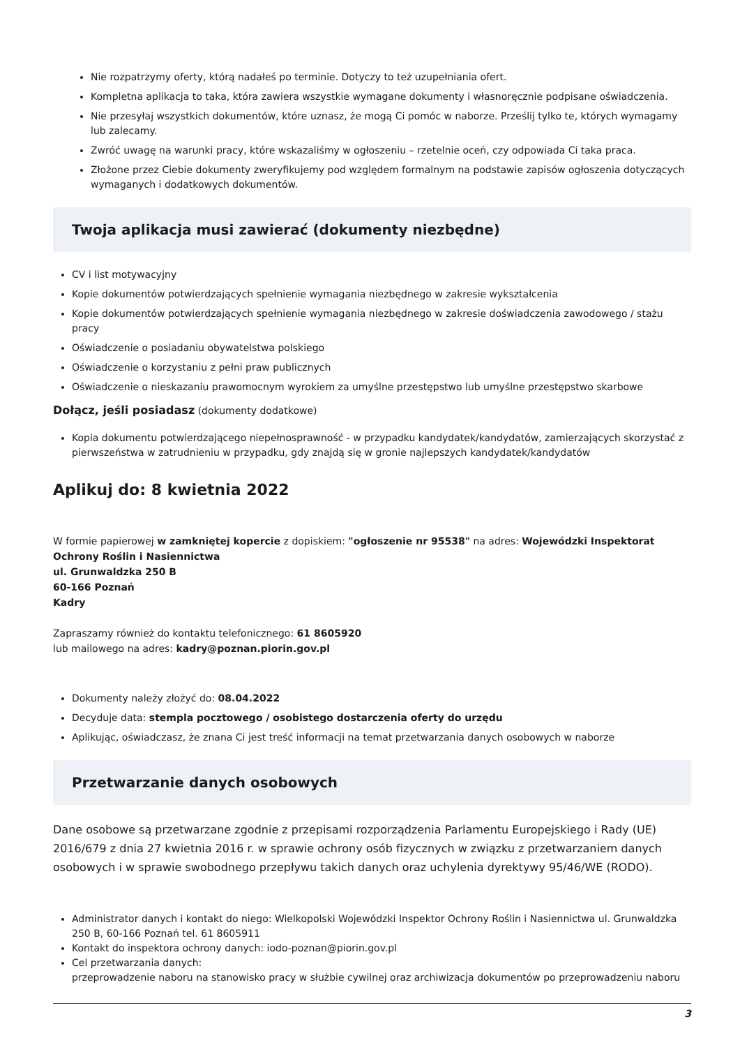Nie rozpatrzymy oferty, którą nadałeś po terminie. Dotyczy to też uzupełniania ofert.
Kompletna aplikacja to taka, która zawiera wszystkie wymagane dokumenty i własnoręcznie podpisane oświadczenia.
Nie przesyłaj wszystkich dokumentów, które uznasz, że mogą Ci pomóc w naborze. Prześlij tylko te, których wymagamy lub zalecamy.
Zwróć uwagę na warunki pracy, które wskazaliśmy w ogłoszeniu – rzetelnie oceń, czy odpowiada Ci taka praca.
Złożone przez Ciebie dokumenty zweryfikujemy pod względem formalnym na podstawie zapisów ogłoszenia dotyczących wymaganych i dodatkowych dokumentów.
Twoja aplikacja musi zawierać (dokumenty niezbędne)
CV i list motywacyjny
Kopie dokumentów potwierdzających spełnienie wymagania niezbędnego w zakresie wykształcenia
Kopie dokumentów potwierdzających spełnienie wymagania niezbędnego w zakresie doświadczenia zawodowego / stażu pracy
Oświadczenie o posiadaniu obywatelstwa polskiego
Oświadczenie o korzystaniu z pełni praw publicznych
Oświadczenie o nieskazaniu prawomocnym wyrokiem za umyślne przestępstwo lub umyślne przestępstwo skarbowe
Dołącz, jeśli posiadasz (dokumenty dodatkowe)
Kopia dokumentu potwierdzającego niepełnosprawność - w przypadku kandydatek/kandydatów, zamierzających skorzystać z pierwszeństwa w zatrudnieniu w przypadku, gdy znajdą się w gronie najlepszych kandydatek/kandydatów
Aplikuj do: 8 kwietnia 2022
W formie papierowej w zamkniętej kopercie z dopiskiem: "ogłoszenie nr 95538" na adres: Wojewódzki Inspektorat Ochrony Roślin i Nasiennictwa
ul. Grunwaldzka 250 B
60-166 Poznań
Kadry
Zapraszamy również do kontaktu telefonicznego: 61 8605920
lub mailowego na adres: kadry@poznan.piorin.gov.pl
Dokumenty należy złożyć do: 08.04.2022
Decyduje data: stempla pocztowego / osobistego dostarczenia oferty do urzędu
Aplikując, oświadczasz, że znana Ci jest treść informacji na temat przetwarzania danych osobowych w naborze
Przetwarzanie danych osobowych
Dane osobowe są przetwarzane zgodnie z przepisami rozporządzenia Parlamentu Europejskiego i Rady (UE) 2016/679 z dnia 27 kwietnia 2016 r. w sprawie ochrony osób fizycznych w związku z przetwarzaniem danych osobowych i w sprawie swobodnego przepływu takich danych oraz uchylenia dyrektywy 95/46/WE (RODO).
Administrator danych i kontakt do niego: Wielkopolski Wojewódzki Inspektor Ochrony Roślin i Nasiennictwa ul. Grunwaldzka 250 B, 60-166 Poznań tel. 61 8605911
Kontakt do inspektora ochrony danych: iodo-poznan@piorin.gov.pl
Cel przetwarzania danych:
przeprowadzenie naboru na stanowisko pracy w służbie cywilnej oraz archiwizacja dokumentów po przeprowadzeniu naboru
3